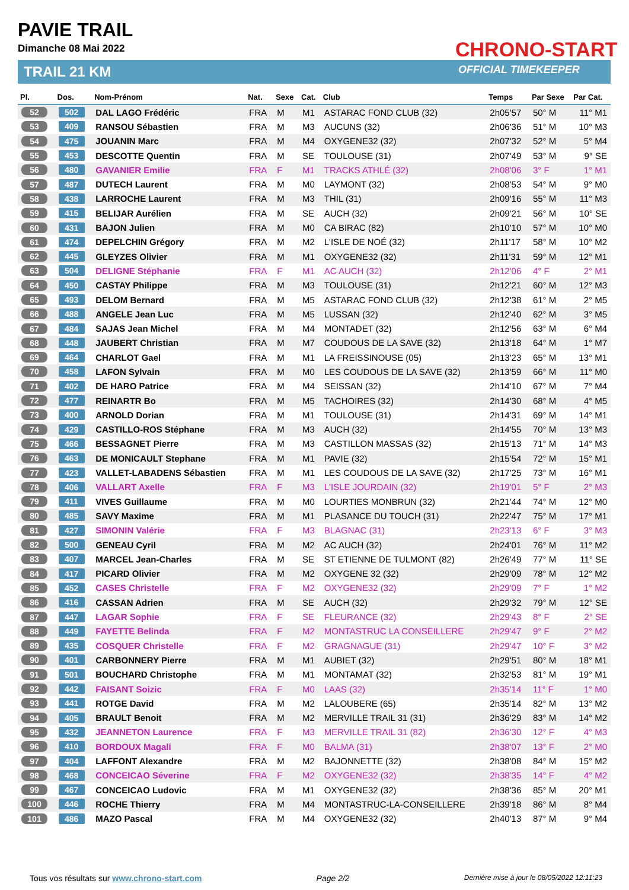PAVIE TRAIL
Dimanche 08 Mai 2022
TRAIL 21 KM
CHRONO-START
OFFICIAL TIMEKEEPER
| Pl. | Dos. | Nom-Prénom | Nat. | Sexe | Cat. | Club | Temps | Par Sexe | Par Cat. |
| --- | --- | --- | --- | --- | --- | --- | --- | --- | --- |
| 52 | 502 | DAL LAGO Frédéric | FRA | M | M1 | ASTARAC FOND CLUB (32) | 2h05'57 | 50° M | 11° M1 |
| 53 | 409 | RANSOU Sébastien | FRA | M | M3 | AUCUNS (32) | 2h06'36 | 51° M | 10° M3 |
| 54 | 475 | JOUANIN Marc | FRA | M | M4 | OXYGENE32 (32) | 2h07'32 | 52° M | 5° M4 |
| 55 | 453 | DESCOTTE Quentin | FRA | M | SE | TOULOUSE (31) | 2h07'49 | 53° M | 9° SE |
| 56 | 480 | GAVANIER Emilie | FRA | F | M1 | TRACKS ATHLÉ (32) | 2h08'06 | 3° F | 1° M1 |
| 57 | 487 | DUTECH Laurent | FRA | M | M0 | LAYMONT (32) | 2h08'53 | 54° M | 9° M0 |
| 58 | 438 | LARROCHE Laurent | FRA | M | M3 | THIL (31) | 2h09'16 | 55° M | 11° M3 |
| 59 | 415 | BELIJAR Aurélien | FRA | M | SE | AUCH (32) | 2h09'21 | 56° M | 10° SE |
| 60 | 431 | BAJON Julien | FRA | M | M0 | CA BIRAC (82) | 2h10'10 | 57° M | 10° M0 |
| 61 | 474 | DEPELCHIN Grégory | FRA | M | M2 | L'ISLE DE NOÉ (32) | 2h11'17 | 58° M | 10° M2 |
| 62 | 445 | GLEYZES Olivier | FRA | M | M1 | OXYGENE32 (32) | 2h11'31 | 59° M | 12° M1 |
| 63 | 504 | DELIGNE Stéphanie | FRA | F | M1 | AC AUCH (32) | 2h12'06 | 4° F | 2° M1 |
| 64 | 450 | CASTAY Philippe | FRA | M | M3 | TOULOUSE (31) | 2h12'21 | 60° M | 12° M3 |
| 65 | 493 | DELOM Bernard | FRA | M | M5 | ASTARAC FOND CLUB (32) | 2h12'38 | 61° M | 2° M5 |
| 66 | 488 | ANGELE Jean Luc | FRA | M | M5 | LUSSAN (32) | 2h12'40 | 62° M | 3° M5 |
| 67 | 484 | SAJAS Jean Michel | FRA | M | M4 | MONTADET (32) | 2h12'56 | 63° M | 6° M4 |
| 68 | 448 | JAUBERT Christian | FRA | M | M7 | COUDOUS DE LA SAVE (32) | 2h13'18 | 64° M | 1° M7 |
| 69 | 464 | CHARLOT Gael | FRA | M | M1 | LA FREISSINOUSE (05) | 2h13'23 | 65° M | 13° M1 |
| 70 | 458 | LAFON Sylvain | FRA | M | M0 | LES COUDOUS DE LA SAVE (32) | 2h13'59 | 66° M | 11° M0 |
| 71 | 402 | DE HARO Patrice | FRA | M | M4 | SEISSAN (32) | 2h14'10 | 67° M | 7° M4 |
| 72 | 477 | REINARTR Bo | FRA | M | M5 | TACHOIRES (32) | 2h14'30 | 68° M | 4° M5 |
| 73 | 400 | ARNOLD Dorian | FRA | M | M1 | TOULOUSE (31) | 2h14'31 | 69° M | 14° M1 |
| 74 | 429 | CASTILLO-ROS Stéphane | FRA | M | M3 | AUCH (32) | 2h14'55 | 70° M | 13° M3 |
| 75 | 466 | BESSAGNET Pierre | FRA | M | M3 | CASTILLON MASSAS (32) | 2h15'13 | 71° M | 14° M3 |
| 76 | 463 | DE MONICAULT Stephane | FRA | M | M1 | PAVIE (32) | 2h15'54 | 72° M | 15° M1 |
| 77 | 423 | VALLET-LABADENS Sébastien | FRA | M | M1 | LES COUDOUS DE LA SAVE (32) | 2h17'25 | 73° M | 16° M1 |
| 78 | 406 | VALLART Axelle | FRA | F | M3 | L'ISLE JOURDAIN (32) | 2h19'01 | 5° F | 2° M3 |
| 79 | 411 | VIVES Guillaume | FRA | M | M0 | LOURTIES MONBRUN (32) | 2h21'44 | 74° M | 12° M0 |
| 80 | 485 | SAVY Maxime | FRA | M | M1 | PLASANCE DU TOUCH (31) | 2h22'47 | 75° M | 17° M1 |
| 81 | 427 | SIMONIN Valérie | FRA | F | M3 | BLAGNAC (31) | 2h23'13 | 6° F | 3° M3 |
| 82 | 500 | GENEAU Cyril | FRA | M | M2 | AC AUCH (32) | 2h24'01 | 76° M | 11° M2 |
| 83 | 407 | MARCEL Jean-Charles | FRA | M | SE | ST ETIENNE DE TULMONT (82) | 2h26'49 | 77° M | 11° SE |
| 84 | 417 | PICARD Olivier | FRA | M | M2 | OXYGENE 32 (32) | 2h29'09 | 78° M | 12° M2 |
| 85 | 452 | CASES Christelle | FRA | F | M2 | OXYGENE32 (32) | 2h29'09 | 7° F | 1° M2 |
| 86 | 416 | CASSAN Adrien | FRA | M | SE | AUCH (32) | 2h29'32 | 79° M | 12° SE |
| 87 | 447 | LAGAR Sophie | FRA | F | SE | FLEURANCE (32) | 2h29'43 | 8° F | 2° SE |
| 88 | 449 | FAYETTE Belinda | FRA | F | M2 | MONTASTRUC LA CONSEILLERE | 2h29'47 | 9° F | 2° M2 |
| 89 | 435 | COSQUER Christelle | FRA | F | M2 | GRAGNAGUE (31) | 2h29'47 | 10° F | 3° M2 |
| 90 | 401 | CARBONNERY Pierre | FRA | M | M1 | AUBIET (32) | 2h29'51 | 80° M | 18° M1 |
| 91 | 501 | BOUCHARD Christophe | FRA | M | M1 | MONTAMAT (32) | 2h32'53 | 81° M | 19° M1 |
| 92 | 442 | FAISANT Soizic | FRA | F | M0 | LAAS (32) | 2h35'14 | 11° F | 1° M0 |
| 93 | 441 | ROTGE David | FRA | M | M2 | LALOUBERE (65) | 2h35'14 | 82° M | 13° M2 |
| 94 | 405 | BRAULT Benoit | FRA | M | M2 | MERVILLE TRAIL 31 (31) | 2h36'29 | 83° M | 14° M2 |
| 95 | 432 | JEANNETON Laurence | FRA | F | M3 | MERVILLE TRAIL 31 (82) | 2h36'30 | 12° F | 4° M3 |
| 96 | 410 | BORDOUX Magali | FRA | F | M0 | BALMA (31) | 2h38'07 | 13° F | 2° M0 |
| 97 | 404 | LAFFONT Alexandre | FRA | M | M2 | BAJONNETTE (32) | 2h38'08 | 84° M | 15° M2 |
| 98 | 468 | CONCEICAO Séverine | FRA | F | M2 | OXYGENE32 (32) | 2h38'35 | 14° F | 4° M2 |
| 99 | 467 | CONCEICAO Ludovic | FRA | M | M1 | OXYGENE32 (32) | 2h38'36 | 85° M | 20° M1 |
| 100 | 446 | ROCHE Thierry | FRA | M | M4 | MONTASTRUC-LA-CONSEILLERE | 2h39'18 | 86° M | 8° M4 |
| 101 | 486 | MAZO Pascal | FRA | M | M4 | OXYGENE32 (32) | 2h40'13 | 87° M | 9° M4 |
Tous vos résultats sur www.chrono-start.com Page 2/2 Dernière mise à jour le 08/05/2022 12:11:23